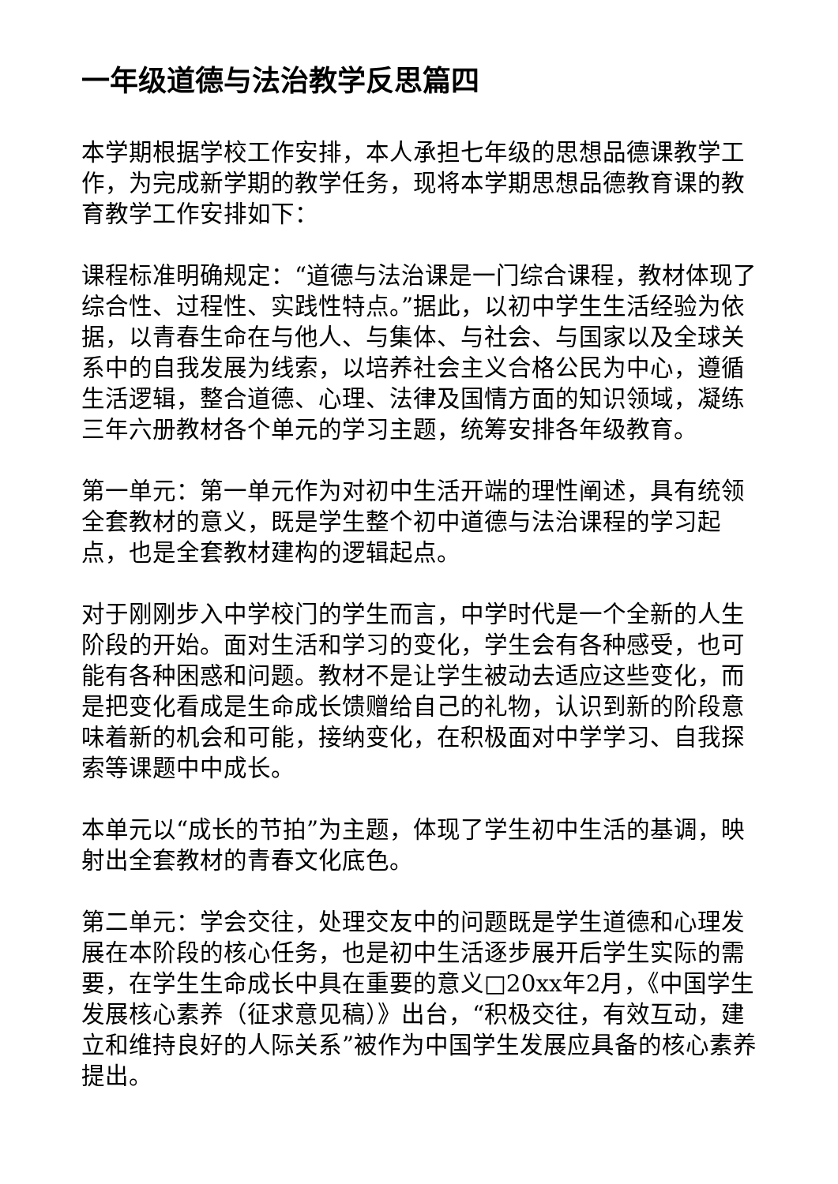一年级道德与法治教学反思篇四
本学期根据学校工作安排，本人承担七年级的思想品德课教学工作，为完成新学期的教学任务，现将本学期思想品德教育课的教育教学工作安排如下：
课程标准明确规定：“道德与法治课是一门综合课程，教材体现了综合性、过程性、实践性特点。”据此，以初中学生生活经验为依据，以青春生命在与他人、与集体、与社会、与国家以及全球关系中的自我发展为线索，以培养社会主义合格公民为中心，遵循生活逻辑，整合道德、心理、法律及国情方面的知识领域，凝练三年六册教材各个单元的学习主题，统筹安排各年级教育。
第一单元：第一单元作为对初中生活开端的理性阐述，具有统领全套教材的意义，既是学生整个初中道德与法治课程的学习起点，也是全套教材建构的逻辑起点。
对于刚刚步入中学校门的学生而言，中学时代是一个全新的人生阶段的开始。面对生活和学习的变化，学生会有各种感受，也可能有各种困惑和问题。教材不是让学生被动去适应这些变化，而是把变化看成是生命成长馈赠给自己的礼物，认识到新的阶段意味着新的机会和可能，接纳变化，在积极面对中学学习、自我探索等课题中中成长。
本单元以“成长的节拍”为主题，体现了学生初中生活的基调，映射出全套教材的青春文化底色。
第二单元：学会交往，处理交友中的问题既是学生道德和心理发展在本阶段的核心任务，也是初中生活逐步展开后学生实际的需要，在学生生命成长中具在重要的意义□20xx年2月，《中国学生发展核心素养（征求意见稿）》出台，“积极交往，有效互动，建立和维持良好的人际关系”被作为中国学生发展应具备的核心素养提出。